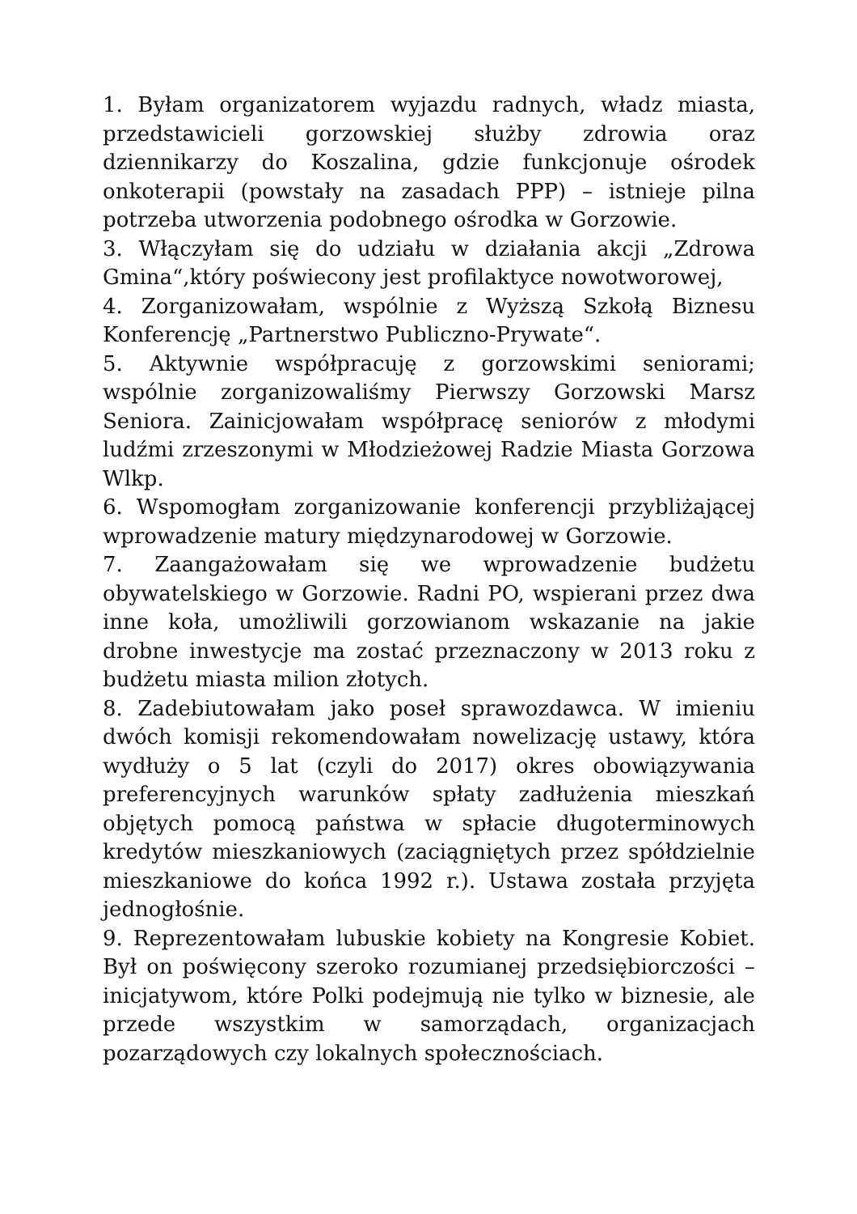1. Byłam organizatorem wyjazdu radnych, władz miasta, przedstawicieli gorzowskiej służby zdrowia oraz dziennikarzy do Koszalina, gdzie funkcjonuje ośrodek onkoterapii (powstały na zasadach PPP) – istnieje pilna potrzeba utworzenia podobnego ośrodka w Gorzowie.
3. Włączyłam się do udziału w działania akcji „Zdrowa Gmina“,który poświecony jest profilaktyce nowotworowej,
4. Zorganizowałam, wspólnie z Wyższą Szkołą Biznesu Konferencję „Partnerstwo Publiczno-Prywate“.
5. Aktywnie współpracuję z gorzowskimi seniorami; wspólnie zorganizowaliśmy Pierwszy Gorzowski Marsz Seniora. Zainicjowałam współpracę seniorów z młodymi ludźmi zrzeszonymi w Młodzieżowej Radzie Miasta Gorzowa Wlkp.
6. Wspomogłam zorganizowanie konferencji przybliżającej wprowadzenie matury międzynarodowej w Gorzowie.
7. Zaangażowałam się we wprowadzenie budżetu obywatelskiego w Gorzowie. Radni PO, wspierani przez dwa inne koła, umożliwili gorzowianom wskazanie na jakie drobne inwestycje ma zostać przeznaczony w 2013 roku z budżetu miasta milion złotych.
8. Zadebiutowałam jako poseł sprawozdawca. W imieniu dwóch komisji rekomendowałam nowelizację ustawy, która wydłuży o 5 lat (czyli do 2017) okres obowiązywania preferencyjnych warunków spłaty zadłużenia mieszkań objętych pomocą państwa w spłacie długoterminowych kredytów mieszkaniowych (zaciągniętych przez spółdzielnie mieszkaniowe do końca 1992 r.). Ustawa została przyjęta jednogłośnie.
9. Reprezentowałam lubuskie kobiety na Kongresie Kobiet. Był on poświęcony szeroko rozumianej przedsiębiorczości – inicjatywom, które Polki podejmują nie tylko w biznesie, ale przede wszystkim w samorządach, organizacjach pozarządowych czy lokalnych społecznościach.